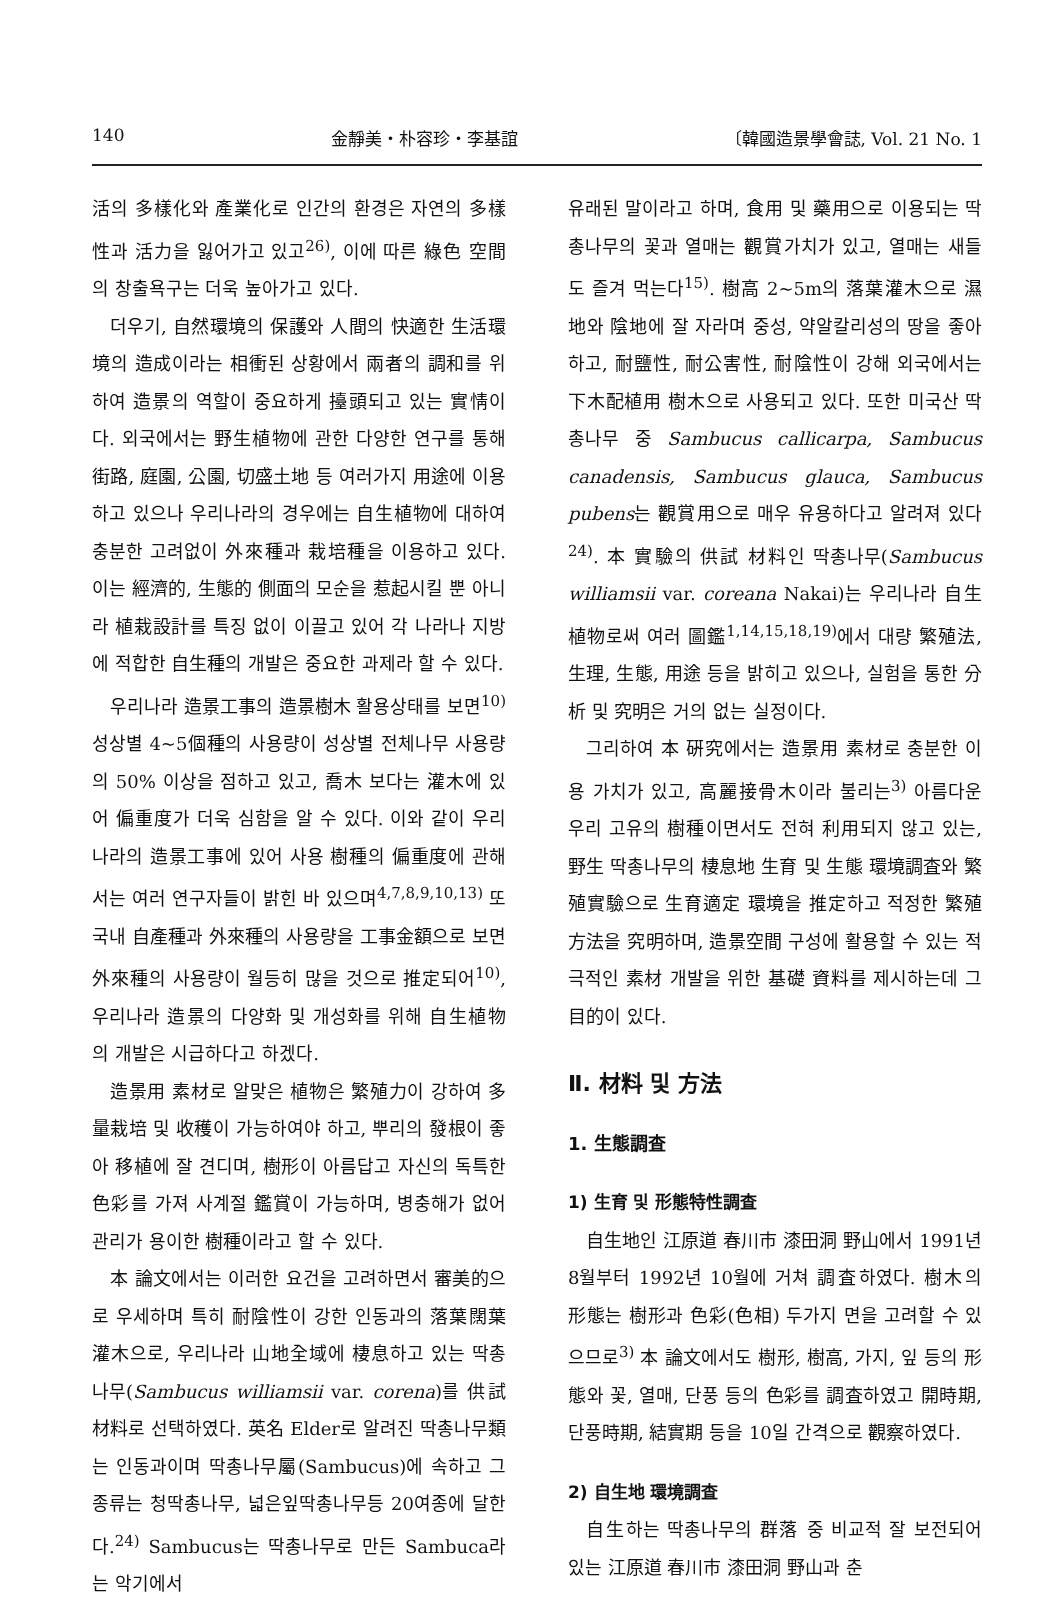140 金靜美・朴容珍・李基誼 〔韓國造景學會誌, Vol. 21 No. 1
活의 多樣化와 產業化로 인간의 환경은 자연의 多樣性과 活力을 잃어가고 있고<sup>26)</sup>, 이에 따른 綠色 空間의 창출욕구는 더욱 높아가고 있다.
더우기, 自然環境의 保護와 人間의 快適한 生活環境의 造成이라는 相衝된 상황에서 兩者의 調和를 위하여 造景의 역할이 중요하게 擡頭되고 있는 實情이다. 외국에서는 野生植物에 관한 다양한 연구를 통해 街路, 庭園, 公園, 切盛土地 등 여러가지 用途에 이용하고 있으나 우리나라의 경우에는 自生植物에 대하여 충분한 고려없이 外來種과 栽培種을 이용하고 있다. 이는 經濟的, 生態的 側面의 모순을 惹起시킬 뿐 아니라 植栽設計를 특징 없이 이끌고 있어 각 나라나 지방에 적합한 自生種의 개발은 중요한 과제라 할 수 있다.
우리나라 造景工事의 造景樹木 활용상태를 보면<sup>10)</sup> 성상별 4~5個種의 사용량이 성상별 전체나무 사용량의 50% 이상을 점하고 있고, 喬木 보다는 灌木에 있어 偏重度가 더욱 심함을 알 수 있다. 이와 같이 우리나라의 造景工事에 있어 사용 樹種의 偏重度에 관해서는 여러 연구자들이 밝힌 바 있으며<sup>4,7,8,9,10,13)</sup> 또 국내 自產種과 外來種의 사용량을 工事金額으로 보면 外來種의 사용량이 월등히 많을 것으로 推定되어<sup>10)</sup>, 우리나라 造景의 다양화 및 개성화를 위해 自生植物의 개발은 시급하다고 하겠다.
造景用 素材로 알맞은 植物은 繁殖力이 강하여 多量栽培 및 收穫이 가능하여야 하고, 뿌리의 發根이 좋아 移植에 잘 견디며, 樹形이 아름답고 자신의 독특한 色彩를 가져 사계절 鑑賞이 가능하며, 병충해가 없어 관리가 용이한 樹種이라고 할 수 있다.
本 論文에서는 이러한 요건을 고려하면서 審美的으로 우세하며 특히 耐陰性이 강한 인동과의 落葉闊葉灌木으로, 우리나라 山地全域에 棲息하고 있는 딱총나무(Sambucus williamsii var. corena)를 供試材料로 선택하였다. 英名 Elder로 알려진 딱총나무類는 인동과이며 딱총나무屬(Sambucus)에 속하고 그 종류는 청딱총나무, 넓은잎딱총나무등 20여종에 달한다.<sup>24)</sup> Sambucus는 딱총나무로 만든 Sambuca라는 악기에서
유래된 말이라고 하며, 食用 및 藥用으로 이용되는 딱총나무의 꽃과 열매는 觀賞가치가 있고, 열매는 새들도 즐겨 먹는다<sup>15)</sup>. 樹高 2~5m의 落葉灌木으로 濕地와 陰地에 잘 자라며 중성, 약알칼리성의 땅을 좋아하고, 耐鹽性, 耐公害性, 耐陰性이 강해 외국에서는 下木配植用 樹木으로 사용되고 있다. 또한 미국산 딱총나무 중 Sambucus callicarpa, Sambucus canadensis, Sambucus glauca, Sambucus pubens는 觀賞用으로 매우 유용하다고 알려져 있다<sup>24)</sup>. 本 實驗의 供試 材料인 딱총나무(Sambucus williamsii var. coreana Nakai)는 우리나라 自生植物로써 여러 圖鑑<sup>1,14,15,18,19)</sup>에서 대량 繁殖法, 生理, 生態, 用途 등을 밝히고 있으나, 실험을 통한 分析 및 究明은 거의 없는 실정이다.
그리하여 本 硏究에서는 造景用 素材로 충분한 이용 가치가 있고, 高麗接骨木이라 불리는<sup>3)</sup> 아름다운 우리 고유의 樹種이면서도 전혀 利用되지 않고 있는, 野生 딱총나무의 棲息地 生育 및 生態 環境調査와 繁殖實驗으로 生育適定 環境을 推定하고 적정한 繁殖方法을 究明하며, 造景空間 구성에 활용할 수 있는 적극적인 素材 개발을 위한 基礎 資料를 제시하는데 그 目的이 있다.
Ⅱ. 材料 및 方法
1. 生態調査
1) 生育 및 形態特性調査
自生地인 江原道 春川市 漆田洞 野山에서 1991년 8월부터 1992년 10월에 거쳐 調査하였다. 樹木의 形態는 樹形과 色彩(色相) 두가지 면을 고려할 수 있으므로<sup>3)</sup> 本 論文에서도 樹形, 樹高, 가지, 잎 등의 形態와 꽃, 열매, 단풍 등의 色彩를 調査하였고 開時期, 단풍時期, 結實期 등을 10일 간격으로 觀察하였다.
2) 自生地 環境調査
自生하는 딱총나무의 群落 중 비교적 잘 보전되어 있는 江原道 春川市 漆田洞 野山과 춘